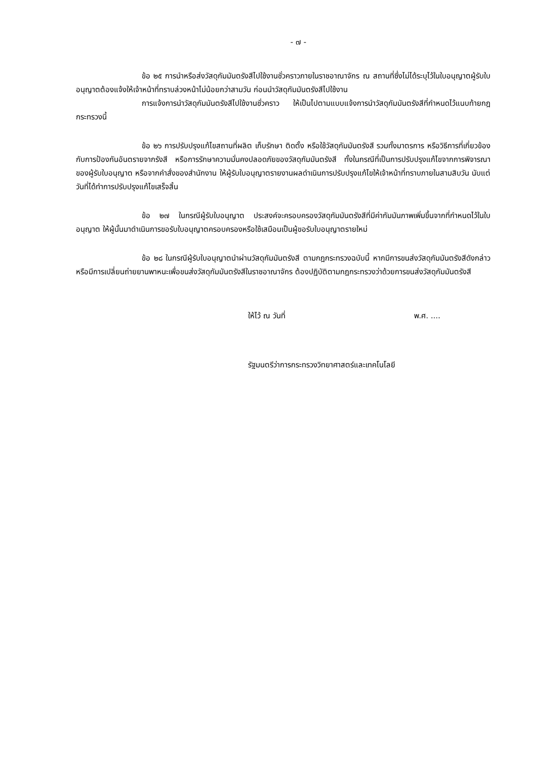- ๗ -
ข้อ ๒๕ การนำหรือส่งวัสดุกัมมันตรังสีไปใช้งานชั่วคราวภายในราชอาณาจักร ณ สถานที่ซึ่งไม่ได้ระบุไว้ในใบอนุญาตผู้รับใบอนุญาตต้องแจ้งให้เจ้าหน้าที่ทราบล่วงหน้าไม่น้อยกว่าสามวัน ก่อนนำวัสดุกัมมันตรังสีไปใช้งาน
การแจ้งการนำวัสดุกัมมันตรังสีไปใช้งานชั่วคราว ให้เป็นไปตามแบบแจ้งการนำวัสดุกัมมันตรังสีที่กำหนดไว้แนบท้ายกฎกระทรวงนี้
ข้อ ๒๖ การปรับปรุงแก้ไขสถานที่ผลิต เก็บรักษา ติดตั้ง หรือใช้วัสดุกัมมันตรังสี รวมทั้งมาตรการ หรือวิธีการที่เกี่ยวข้องกับการป้องกันอันตรายจากรังสี หรือการรักษาความมั่นคงปลอดภัยของวัสดุกัมมันตรังสี ทั้งในกรณีที่เป็นการปรับปรุงแก้ไขจากการพิจารณาของผู้รับใบอนุญาต หรือจากคำสั่งของสำนักงาน ให้ผู้รับใบอนุญาตรายงานผลดำเนินการปรับปรุงแก้ไขให้เจ้าหน้าที่ทราบภายในสามสิบวัน นับแต่วันที่ได้ทำการปรับปรุงแก้ไขเสร็จสิ้น
ข้อ ๒๗ ในกรณีผู้รับใบอนุญาต ประสงค์จะครอบครองวัสดุกัมมันตรังสีที่มีค่ากัมมันภาพเพิ่มขึ้นจากที่กำหนดไว้ในใบอนุญาต ให้ผู้นั้นมาดำเนินการขอรับใบอนุญาตครอบครองหรือใช้เสมือนเป็นผู้ขอรับใบอนุญาตรายใหม่
ข้อ ๒๘ ในกรณีผู้รับใบอนุญาตนำผ่านวัสดุกัมมันตรังสี ตามกฎกระทรวงฉบับนี้ หากมีการขนส่งวัสดุกัมมันตรังสีดังกล่าว หรือมีการเปลี่ยนถ่ายยานพาหนะเพื่อขนส่งวัสดุกัมมันตรังสีในราชอาณาจักร ต้องปฏิบัติตามกฎกระทรวงว่าด้วยการขนส่งวัสดุกัมมันตรังสี
ให้ไว้ ณ วันที่ พ.ศ. ....
รัฐมนตรีว่าการกระทรวงวิทยาศาสตร์และเทคโนโลยี